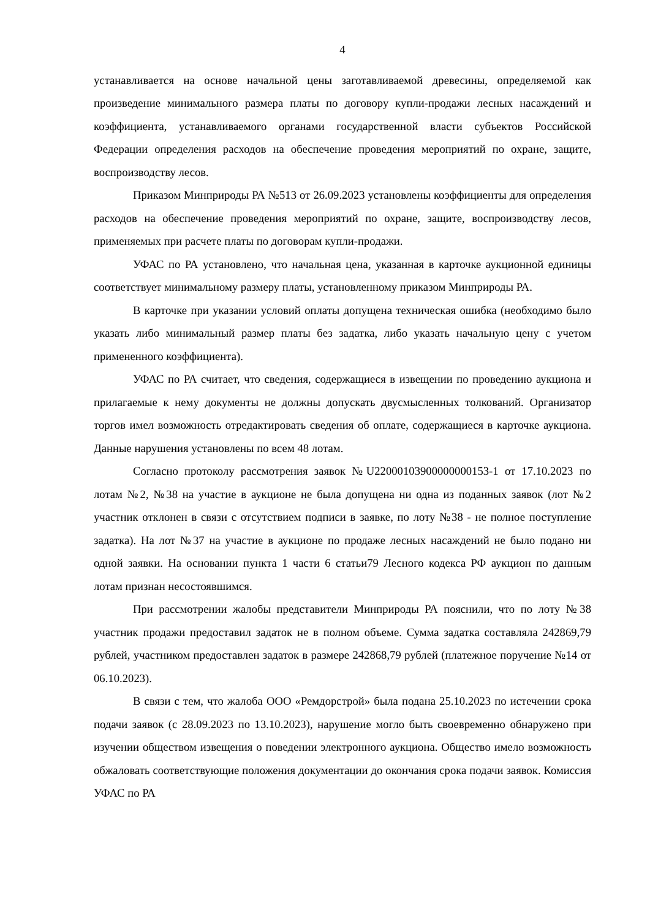4
устанавливается на основе начальной цены заготавливаемой древесины, определяемой как произведение минимального размера платы по договору купли-продажи лесных насаждений и коэффициента, устанавливаемого органами государственной власти субъектов Российской Федерации определения расходов на обеспечение проведения мероприятий по охране, защите, воспроизводству лесов.
Приказом Минприроды РА №513 от 26.09.2023 установлены коэффициенты для определения расходов на обеспечение проведения мероприятий по охране, защите, воспроизводству лесов, применяемых при расчете платы по договорам купли-продажи.
УФАС по РА установлено, что начальная цена, указанная в карточке аукционной единицы соответствует минимальному размеру платы, установленному приказом Минприроды РА.
В карточке при указании условий оплаты допущена техническая ошибка (необходимо было указать либо минимальный размер платы без задатка, либо указать начальную цену с учетом примененного коэффициента).
УФАС по РА считает, что сведения, содержащиеся в извещении по проведению аукциона и прилагаемые к нему документы не должны допускать двусмысленных толкований. Организатор торгов имел возможность отредактировать сведения об оплате, содержащиеся в карточке аукциона. Данные нарушения установлены по всем 48 лотам.
Согласно протоколу рассмотрения заявок №U22000103900000000153-1 от 17.10.2023 по лотам №2, №38 на участие в аукционе не была допущена ни одна из поданных заявок (лот №2 участник отклонен в связи с отсутствием подписи в заявке, по лоту №38 - не полное поступление задатка). На лот №37 на участие в аукционе по продаже лесных насаждений не было подано ни одной заявки. На основании пункта 1 части 6 статьи79 Лесного кодекса РФ аукцион по данным лотам признан несостоявшимся.
При рассмотрении жалобы представители Минприроды РА пояснили, что по лоту №38 участник продажи предоставил задаток не в полном объеме. Сумма задатка составляла 242869,79 рублей, участником предоставлен задаток в размере 242868,79 рублей (платежное поручение №14 от 06.10.2023).
В связи с тем, что жалоба ООО «Ремдорстрой» была подана 25.10.2023 по истечении срока подачи заявок (с 28.09.2023 по 13.10.2023), нарушение могло быть своевременно обнаружено при изучении обществом извещения о поведении электронного аукциона. Общество имело возможность обжаловать соответствующие положения документации до окончания срока подачи заявок. Комиссия УФАС по РА